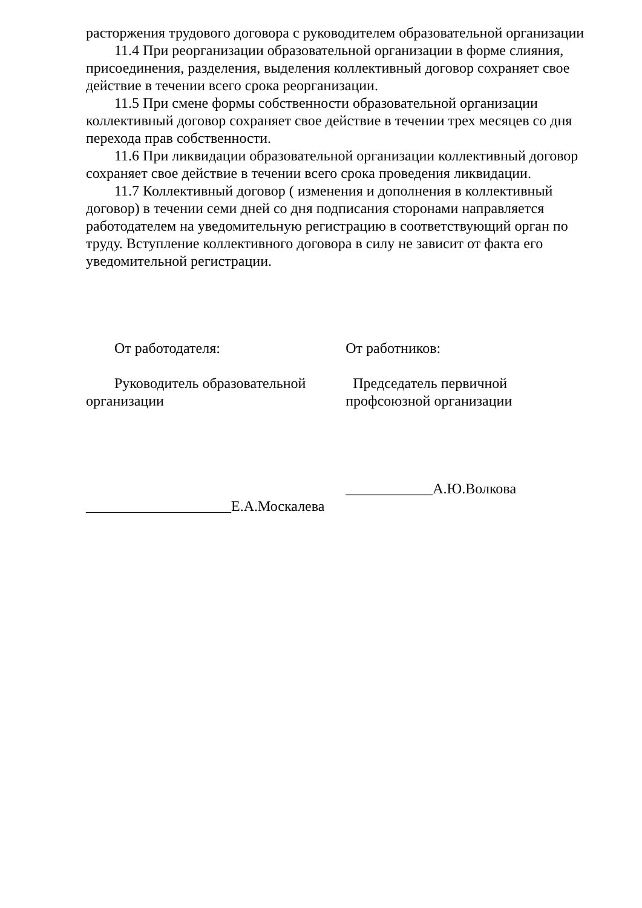расторжения трудового договора с руководителем образовательной организации
11.4 При реорганизации образовательной организации в форме слияния, присоединения, разделения, выделения коллективный договор сохраняет свое действие в течении всего срока реорганизации.
11.5 При смене формы собственности образовательной организации коллективный договор сохраняет свое действие в течении трех месяцев со дня перехода прав собственности.
11.6 При ликвидации образовательной организации коллективный договор сохраняет свое действие в течении всего срока проведения ликвидации.
11.7 Коллективный договор ( изменения и дополнения в коллективный договор) в течении семи дней со дня подписания сторонами направляется работодателем на уведомительную регистрацию в соответствующий орган по труду. Вступление коллективного договора в силу не зависит от факта его уведомительной регистрации.
От работодателя:
Руководитель образовательной организации
____________________Е.А.Москалева
От работников:
Председатель первичной профсоюзной организации
____________А.Ю.Волкова